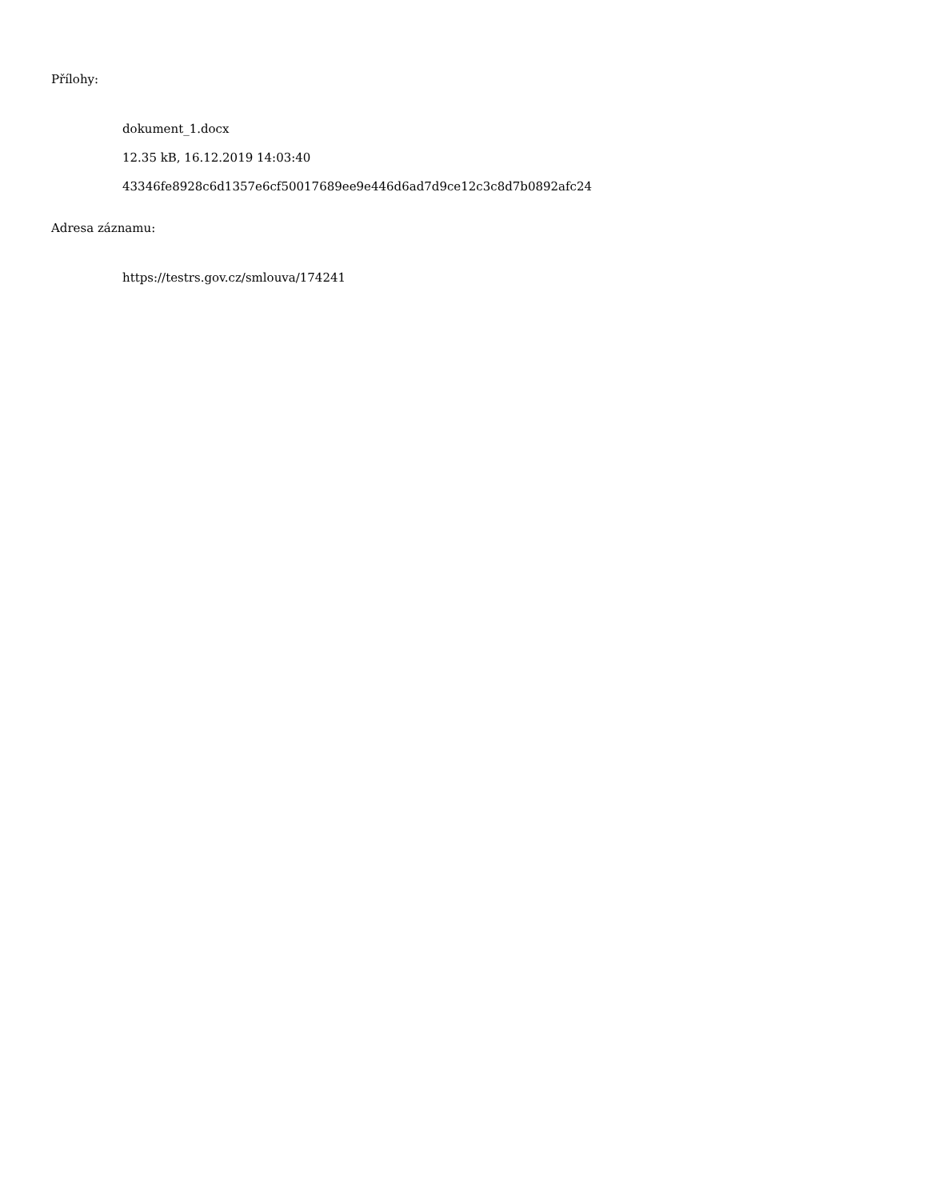Přílohy:
dokument_1.docx
12.35 kB, 16.12.2019 14:03:40
43346fe8928c6d1357e6cf50017689ee9e446d6ad7d9ce12c3c8d7b0892afc24
Adresa záznamu:
https://testrs.gov.cz/smlouva/174241